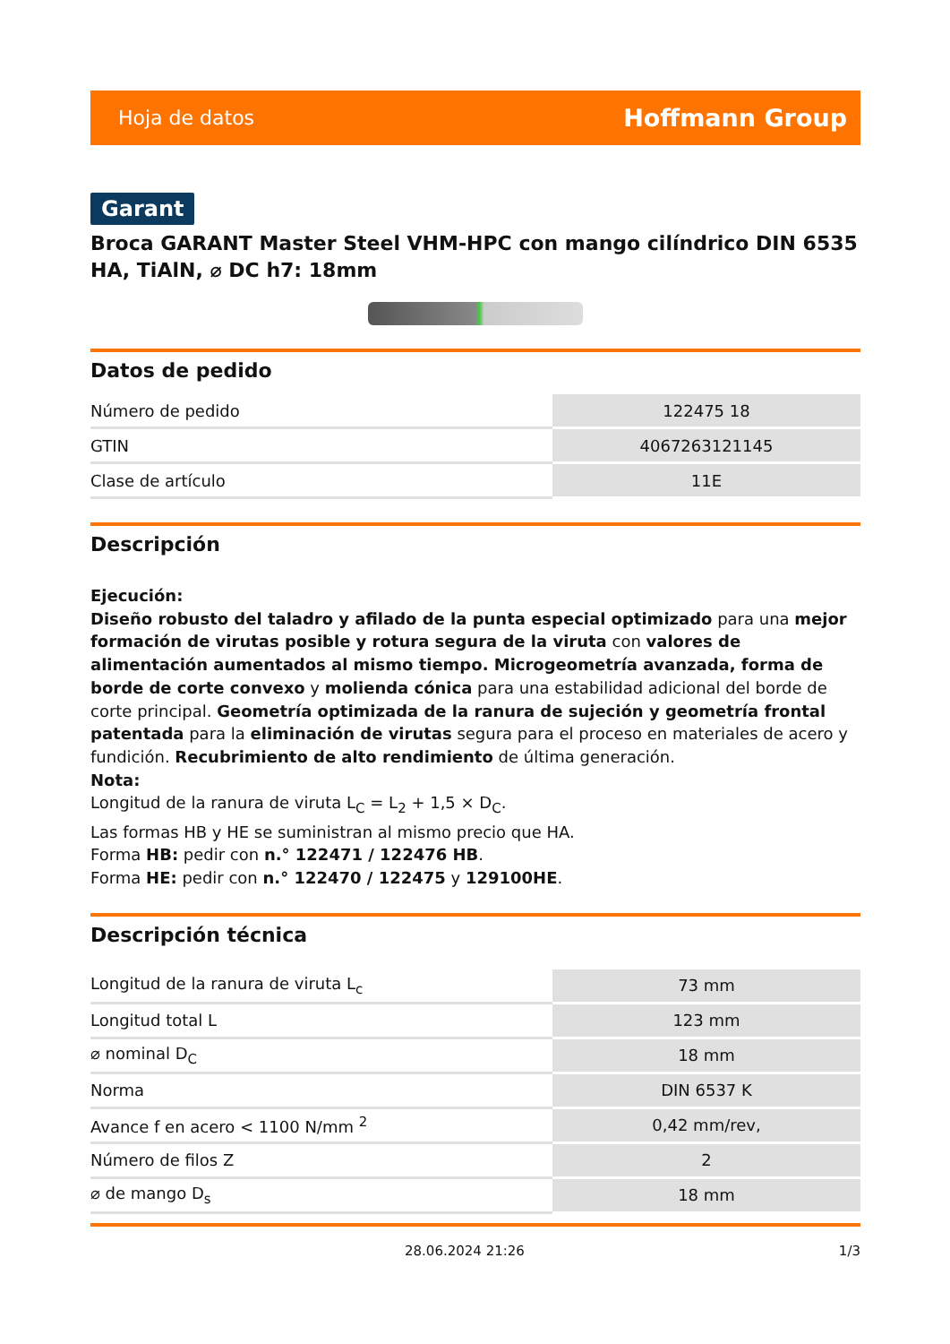Hoja de datos Hoffmann Group
Garant
Broca GARANT Master Steel VHM-HPC con mango cilíndrico DIN 6535 HA, TiAlN, ⌀ DC h7: 18mm
Datos de pedido
| Número de pedido | 122475 18 |
| GTIN | 4067263121145 |
| Clase de artículo | 11E |
Descripción
Ejecución:
Diseño robusto del taladro y afilado de la punta especial optimizado para una mejor formación de virutas posible y rotura segura de la viruta con valores de alimentación aumentados al mismo tiempo. Microgeometría avanzada, forma de borde de corte convexo y molienda cónica para una estabilidad adicional del borde de corte principal. Geometría optimizada de la ranura de sujeción y geometría frontal patentada para la eliminación de virutas segura para el proceso en materiales de acero y fundición. Recubrimiento de alto rendimiento de última generación.
Nota:
Longitud de la ranura de viruta L<sub>C</sub> = L<sub>2</sub> + 1,5 × D<sub>C</sub>.
Las formas HB y HE se suministran al mismo precio que HA.
Forma HB: pedir con n.° 122471 / 122476 HB.
Forma HE: pedir con n.° 122470 / 122475 y 129100HE.
Descripción técnica
| Longitud de la ranura de viruta L<sub>c</sub> | 73 mm |
| Longitud total L | 123 mm |
| ⌀ nominal D<sub>C</sub> | 18 mm |
| Norma | DIN 6537 K |
| Avance f en acero < 1100 N/mm <sup>2</sup> | 0,42 mm/rev, |
| Número de filos Z | 2 |
| ⌀ de mango D<sub>s</sub> | 18 mm |
28.06.2024 21:26 1/3